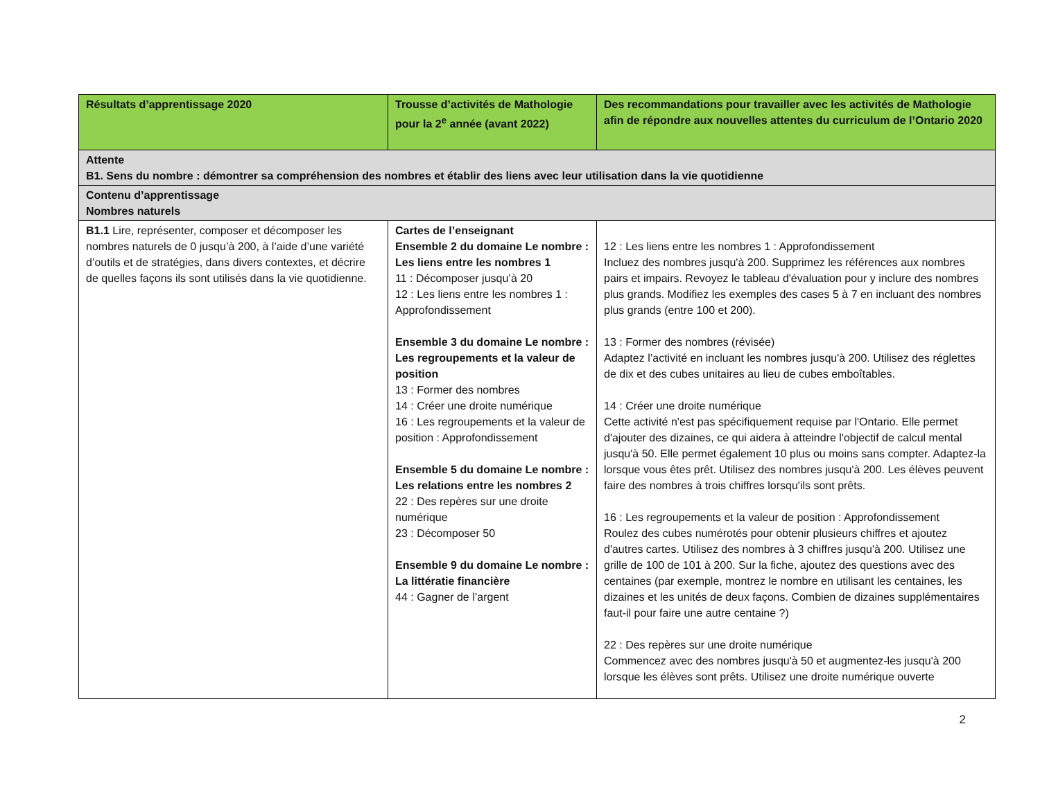| Résultats d’apprentissage 2020 | Trousse d’activités de Mathologie pour la 2<sup>e</sup> année (avant 2022) | Des recommandations pour travailler avec les activités de Mathologie afin de répondre aux nouvelles attentes du curriculum de l’Ontario 2020 |
| --- | --- | --- |
| Attente B1. Sens du nombre : démontrer sa compréhension des nombres et établir des liens avec leur utilisation dans la vie quotidienne | | |
| Contenu d’apprentissage Nombres naturels | | |
| B1.1 Lire, représenter, composer et décomposer les nombres naturels de 0 jusqu’à 200, à l’aide d’une variété d’outils et de stratégies, dans divers contextes, et décrire de quelles façons ils sont utilisés dans la vie quotidienne. | Cartes de l’enseignant Ensemble 2 du domaine Le nombre : Les liens entre les nombres 1 11 : Décomposer jusqu’à 20 12 : Les liens entre les nombres 1 : Approfondissement Ensemble 3 du domaine Le nombre : Les regroupements et la valeur de position 13 : Former des nombres 14 : Créer une droite numérique 16 : Les regroupements et la valeur de position : Approfondissement Ensemble 5 du domaine Le nombre : Les relations entre les nombres 2 22 : Des repères sur une droite numérique 23 : Décomposer 50 Ensemble 9 du domaine Le nombre : La littératie financière 44 : Gagner de l’argent | 12 : Les liens entre les nombres 1 : Approfondissement Incluez des nombres jusqu'à 200. Supprimez les références aux nombres pairs et impairs. Revoyez le tableau d'évaluation pour y inclure des nombres plus grands. Modifiez les exemples des cases 5 à 7 en incluant des nombres plus grands (entre 100 et 200). 13 : Former des nombres (révisée) Adaptez l’activité en incluant les nombres jusqu'à 200. Utilisez des réglettes de dix et des cubes unitaires au lieu de cubes emboîtables. 14 : Créer une droite numérique Cette activité n'est pas spécifiquement requise par l'Ontario. Elle permet d'ajouter des dizaines, ce qui aidera à atteindre l'objectif de calcul mental jusqu'à 50. Elle permet également 10 plus ou moins sans compter. Adaptez-la lorsque vous êtes prêt. Utilisez des nombres jusqu'à 200. Les élèves peuvent faire des nombres à trois chiffres lorsqu'ils sont prêts. 16 : Les regroupements et la valeur de position : Approfondissement Roulez des cubes numérotés pour obtenir plusieurs chiffres et ajoutez d'autres cartes. Utilisez des nombres à 3 chiffres jusqu'à 200. Utilisez une grille de 100 de 101 à 200. Sur la fiche, ajoutez des questions avec des centaines (par exemple, montrez le nombre en utilisant les centaines, les dizaines et les unités de deux façons. Combien de dizaines supplémentaires faut-il pour faire une autre centaine ?) 22 : Des repères sur une droite numérique Commencez avec des nombres jusqu'à 50 et augmentez-les jusqu'à 200 lorsque les élèves sont prêts. Utilisez une droite numérique ouverte |
2